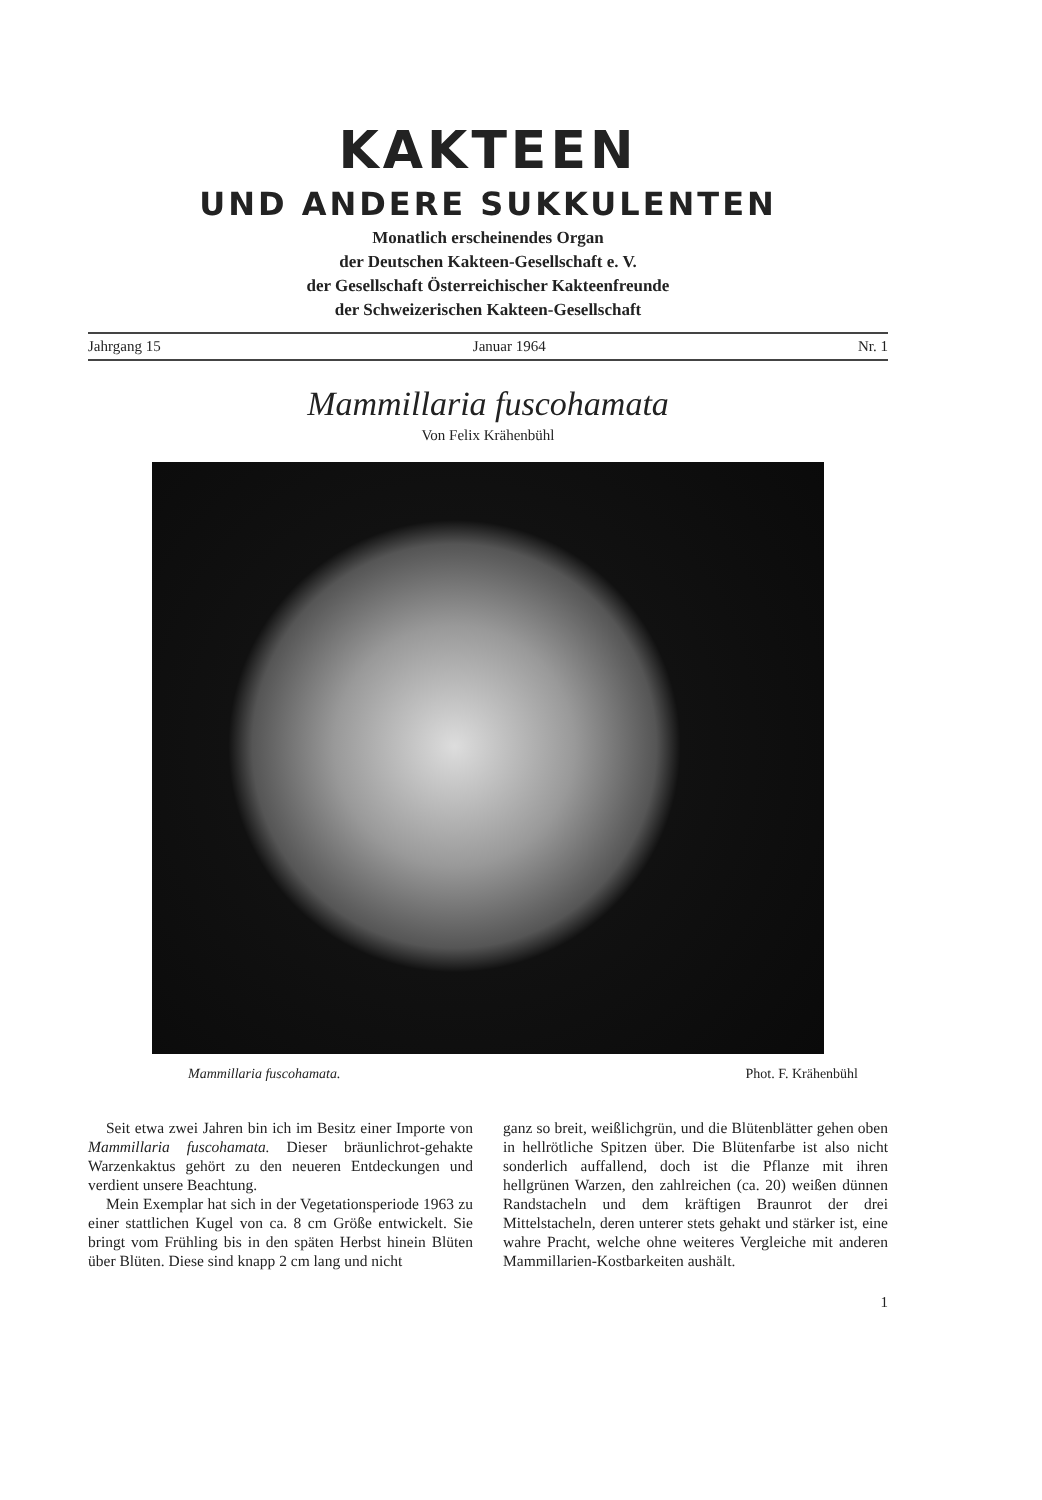KAKTEEN
UND ANDERE SUKKULENTEN
Monatlich erscheinendes Organ
der Deutschen Kakteen-Gesellschaft e. V.
der Gesellschaft Österreichischer Kakteenfreunde
der Schweizerischen Kakteen-Gesellschaft
Jahrgang 15 Januar 1964 Nr. 1
Mammillaria fuscohamata
Von Felix Krähenbühl
Mammillaria fuscohamata. Phot. F. Krähenbühl
Seit etwa zwei Jahren bin ich im Besitz einer Importe von Mammillaria fuscohamata. Dieser bräunlichrot-gehakte Warzenkaktus gehört zu den neueren Entdeckungen und verdient unsere Beachtung.
Mein Exemplar hat sich in der Vegetationsperiode 1963 zu einer stattlichen Kugel von ca. 8 cm Größe entwickelt. Sie bringt vom Frühling bis in den späten Herbst hinein Blüten über Blüten. Diese sind knapp 2 cm lang und nicht
ganz so breit, weißlichgrün, und die Blütenblätter gehen oben in hellrötliche Spitzen über. Die Blütenfarbe ist also nicht sonderlich auffallend, doch ist die Pflanze mit ihren hellgrünen Warzen, den zahlreichen (ca. 20) weißen dünnen Randstacheln und dem kräftigen Braunrot der drei Mittelstacheln, deren unterer stets gehakt und stärker ist, eine wahre Pracht, welche ohne weiteres Vergleiche mit anderen Mammillarien-Kostbarkeiten aushält.
1